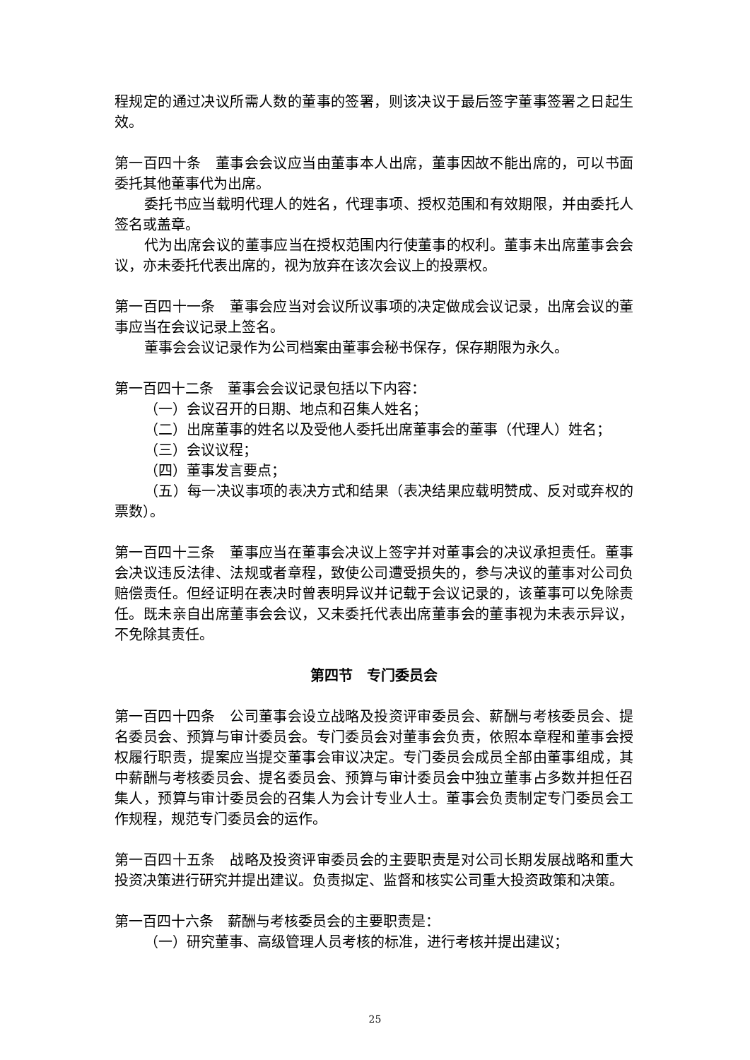程规定的通过决议所需人数的董事的签署，则该决议于最后签字董事签署之日起生效。
第一百四十条　董事会会议应当由董事本人出席，董事因故不能出席的，可以书面委托其他董事代为出席。
委托书应当载明代理人的姓名，代理事项、授权范围和有效期限，并由委托人签名或盖章。
代为出席会议的董事应当在授权范围内行使董事的权利。董事未出席董事会会议，亦未委托代表出席的，视为放弃在该次会议上的投票权。
第一百四十一条　董事会应当对会议所议事项的决定做成会议记录，出席会议的董事应当在会议记录上签名。
董事会会议记录作为公司档案由董事会秘书保存，保存期限为永久。
第一百四十二条　董事会会议记录包括以下内容：
（一）会议召开的日期、地点和召集人姓名；
（二）出席董事的姓名以及受他人委托出席董事会的董事（代理人）姓名；
（三）会议议程；
（四）董事发言要点；
（五）每一决议事项的表决方式和结果（表决结果应载明赞成、反对或弃权的票数）。
第一百四十三条　董事应当在董事会决议上签字并对董事会的决议承担责任。董事会决议违反法律、法规或者章程，致使公司遭受损失的，参与决议的董事对公司负赔偿责任。但经证明在表决时曾表明异议并记载于会议记录的，该董事可以免除责任。既未亲自出席董事会会议，又未委托代表出席董事会的董事视为未表示异议，不免除其责任。
第四节　专门委员会
第一百四十四条　公司董事会设立战略及投资评审委员会、薪酬与考核委员会、提名委员会、预算与审计委员会。专门委员会对董事会负责，依照本章程和董事会授权履行职责，提案应当提交董事会审议决定。专门委员会成员全部由董事组成，其中薪酬与考核委员会、提名委员会、预算与审计委员会中独立董事占多数并担任召集人，预算与审计委员会的召集人为会计专业人士。董事会负责制定专门委员会工作规程，规范专门委员会的运作。
第一百四十五条　战略及投资评审委员会的主要职责是对公司长期发展战略和重大投资决策进行研究并提出建议。负责拟定、监督和核实公司重大投资政策和决策。
第一百四十六条　薪酬与考核委员会的主要职责是：
（一）研究董事、高级管理人员考核的标准，进行考核并提出建议；
25